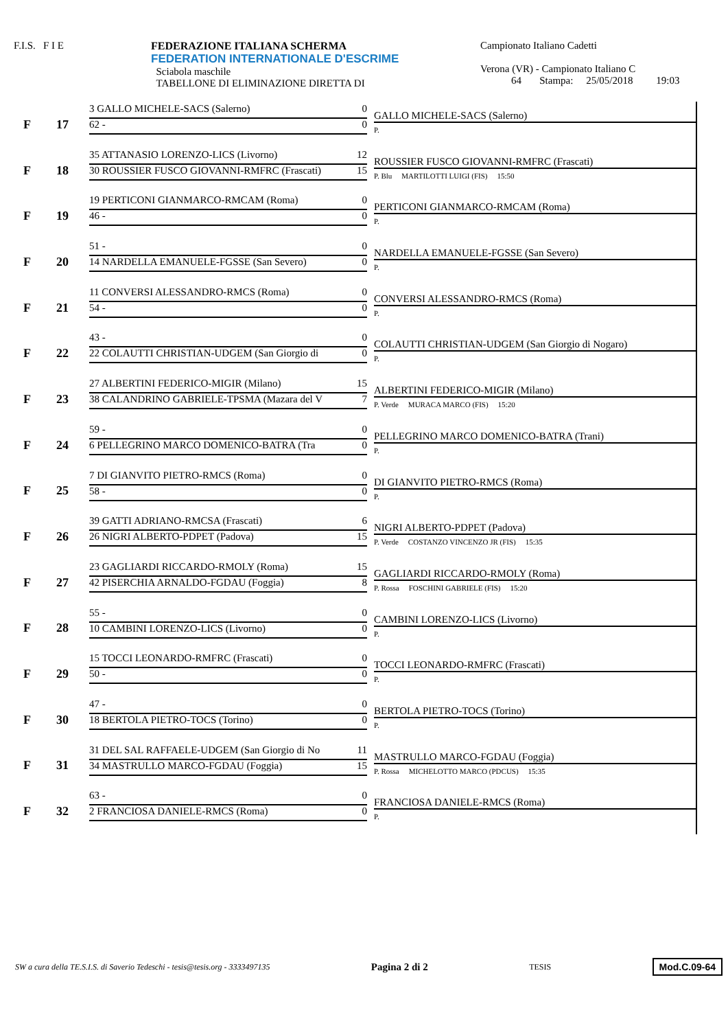F.I.S. F I E FEDERAZIONE ITALIANA SCHERMA
FEDERATION INTERNATIONALE D'ESCRIME
Sciabola maschile
TABELLONE DI ELIMINAZIONE DIRETTA DI
Campionato Italiano Cadetti
Verona (VR) - Campionato Italiano C
64 Stampa: 25/05/2018 19:03
F 17
3 GALLO MICHELE-SACS (Salerno) 0
62 - 0
GALLO MICHELE-SACS (Salerno)
P.
F 18
35 ATTANASIO LORENZO-LICS (Livorno) 12
30 ROUSSIER FUSCO GIOVANNI-RMFRC (Frascati) 15
ROUSSIER FUSCO GIOVANNI-RMFRC (Frascati)
P. Blu MARTILOTTI LUIGI (FIS) 15:50
F 19
19 PERTICONI GIANMARCO-RMCAM (Roma) 0
46 - 0
PERTICONI GIANMARCO-RMCAM (Roma)
P.
F 20
51 - 0
14 NARDELLA EMANUELE-FGSSE (San Severo) 0
NARDELLA EMANUELE-FGSSE (San Severo)
P.
F 21
11 CONVERSI ALESSANDRO-RMCS (Roma) 0
54 - 0
CONVERSI ALESSANDRO-RMCS (Roma)
P.
F 22
43 - 0
22 COLAUTTI CHRISTIAN-UDGEM (San Giorgio di 0
COLAUTTI CHRISTIAN-UDGEM (San Giorgio di Nogaro)
P.
F 23
27 ALBERTINI FEDERICO-MIGIR (Milano) 15
38 CALANDRINO GABRIELE-TPSMA (Mazara del V 7
ALBERTINI FEDERICO-MIGIR (Milano)
P. Verde MURACA MARCO (FIS) 15:20
F 24
59 - 0
6 PELLEGRINO MARCO DOMENICO-BATRA (Tra 0
PELLEGRINO MARCO DOMENICO-BATRA (Trani)
P.
F 25
7 DI GIANVITO PIETRO-RMCS (Roma) 0
58 - 0
DI GIANVITO PIETRO-RMCS (Roma)
P.
F 26
39 GATTI ADRIANO-RMCSA (Frascati) 6
26 NIGRI ALBERTO-PDPET (Padova) 15
NIGRI ALBERTO-PDPET (Padova)
P. Verde COSTANZO VINCENZO JR (FIS) 15:35
F 27
23 GAGLIARDI RICCARDO-RMOLY (Roma) 15
42 PISERCHIA ARNALDO-FGDAU (Foggia) 8
GAGLIARDI RICCARDO-RMOLY (Roma)
P. Rossa FOSCHINI GABRIELE (FIS) 15:20
F 28
55 - 0
10 CAMBINI LORENZO-LICS (Livorno) 0
CAMBINI LORENZO-LICS (Livorno)
P.
F 29
15 TOCCI LEONARDO-RMFRC (Frascati) 0
50 - 0
TOCCI LEONARDO-RMFRC (Frascati)
P.
F 30
47 - 0
18 BERTOLA PIETRO-TOCS (Torino) 0
BERTOLA PIETRO-TOCS (Torino)
P.
F 31
31 DEL SAL RAFFAELE-UDGEM (San Giorgio di No 11
34 MASTRULLO MARCO-FGDAU (Foggia) 15
MASTRULLO MARCO-FGDAU (Foggia)
P. Rossa MICHELOTTO MARCO (PDCUS) 15:35
F 32
63 - 0
2 FRANCIOSA DANIELE-RMCS (Roma) 0
FRANCIOSA DANIELE-RMCS (Roma)
P.
SW a cura della TE.S.I.S. di Saverio Tedeschi - tesis@tesis.org - 3333497135 Pagina 2 di 2 TESIS Mod.C.09-64